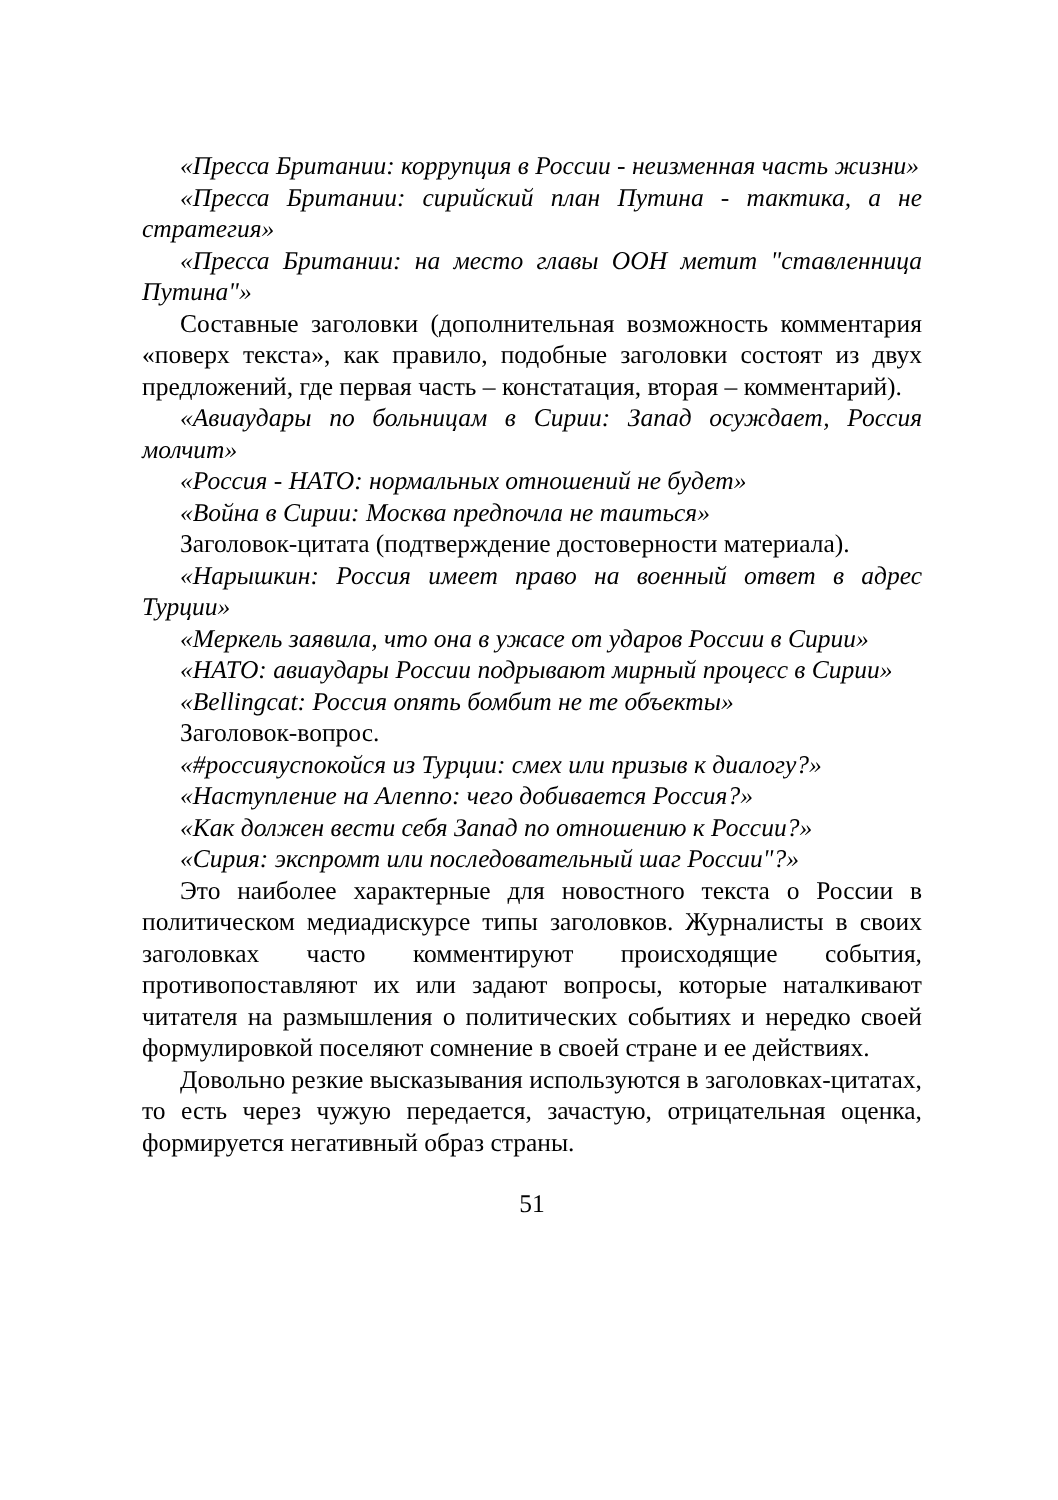«Пресса Британии: коррупция в России - неизменная часть жизни»
«Пресса Британии: сирийский план Путина - тактика, а не стратегия»
«Пресса Британии: на место главы ООН метит "ставленница Путина"»
Составные заголовки (дополнительная возможность комментария «поверх текста», как правило, подобные заголовки состоят из двух предложений, где первая часть – констатация, вторая – комментарий).
«Авиаудары по больницам в Сирии: Запад осуждает, Россия молчит»
«Россия - НАТО: нормальных отношений не будет»
«Война в Сирии: Москва предпочла не таиться»
Заголовок-цитата (подтверждение достоверности материала).
«Нарышкин: Россия имеет право на военный ответ в адрес Турции»
«Меркель заявила, что она в ужасе от ударов России в Сирии»
«НАТО: авиаудары России подрывают мирный процесс в Сирии»
«Bellingcat: Россия опять бомбит не те объекты»
Заголовок-вопрос.
«#россияуспокойся из Турции: смех или призыв к диалогу?»
«Наступление на Алеппо: чего добивается Россия?»
«Как должен вести себя Запад по отношению к России?»
«Сирия: экспромт или последовательный шаг России"?»
Это наиболее характерные для новостного текста о России в политическом медиадискурсе типы заголовков. Журналисты в своих заголовках часто комментируют происходящие события, противопоставляют их или задают вопросы, которые наталкивают читателя на размышления о политических событиях и нередко своей формулировкой поселяют сомнение в своей стране и ее действиях.
Довольно резкие высказывания используются в заголовках-цитатах, то есть через чужую передается, зачастую, отрицательная оценка, формируется негативный образ страны.
51